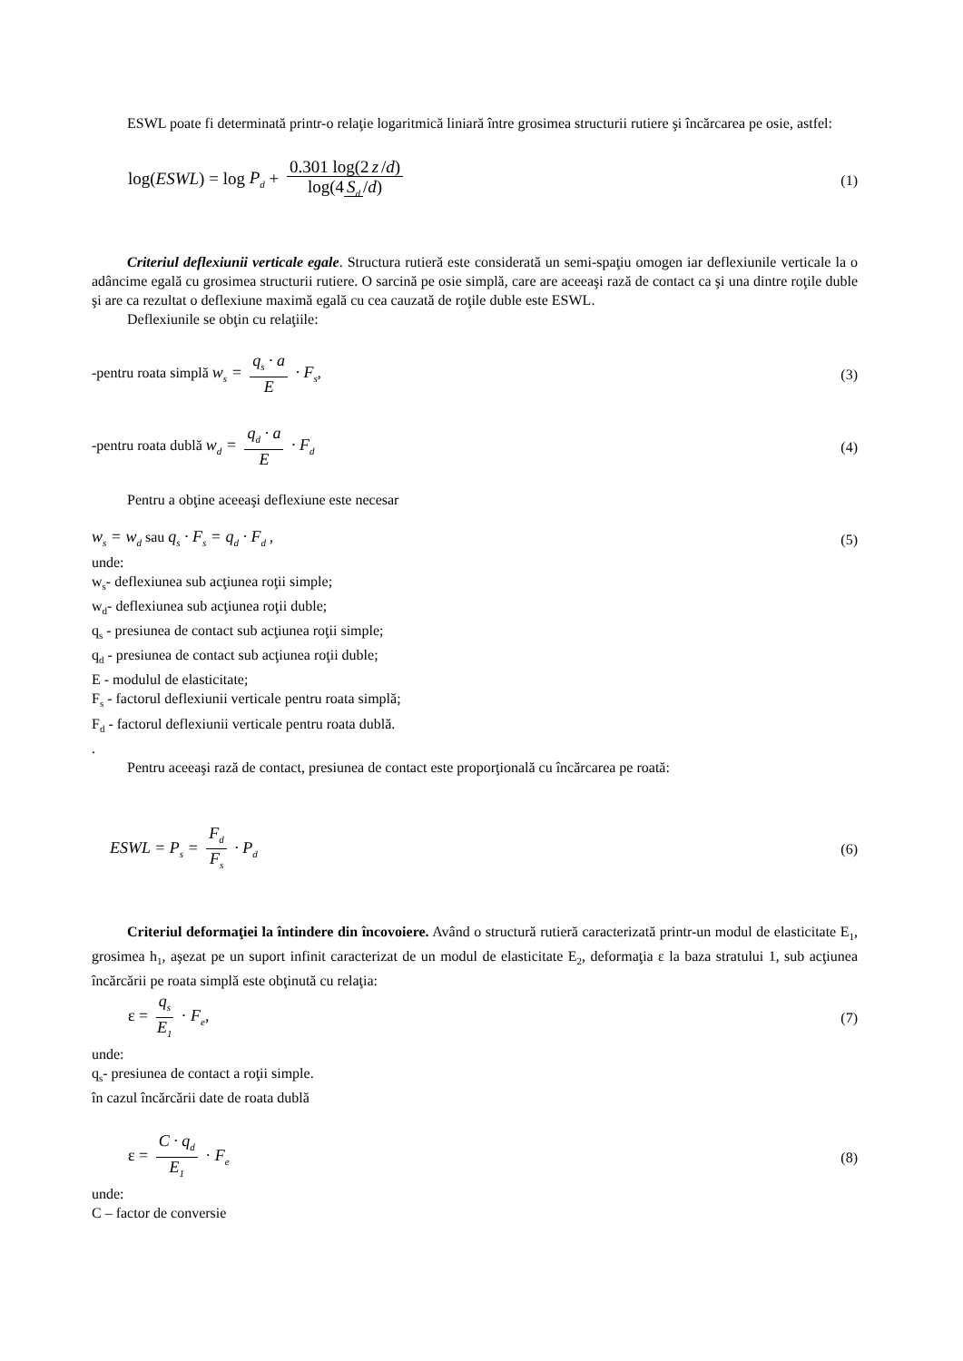ESWL poate fi determinată printr-o relaţie logaritmică liniară între grosimea structurii rutiere şi încărcarea pe osie, astfel:
log(ESWL) = log P<sub>d</sub> + 0.301 log(2 z /d) log(4 S<sub>d</sub> /d)
(1)
Criteriul deflexiunii verticale egale. Structura rutieră este considerată un semi-spaţiu omogen iar deflexiunile verticale la o adâncime egală cu grosimea structurii rutiere. O sarcină pe osie simplă, care are aceeaşi rază de contact ca şi una dintre roţile duble şi are ca rezultat o deflexiune maximă egală cu cea cauzată de roţile duble este ESWL.
Deflexiunile se obţin cu relaţiile:
-pentru roata simplă w<sub>s</sub> = q<sub>s</sub> · a E · F<sub>s</sub>,
(3)
-pentru roata dublă w<sub>d</sub> = q<sub>d</sub> · a E · F<sub>d</sub>
(4)
Pentru a obţine aceeaşi deflexiune este necesar
w<sub>s</sub> = w<sub>d</sub> sau q<sub>s</sub> · F<sub>s</sub> = q<sub>d</sub> · F<sub>d</sub> ,
(5)
unde:
w<sub>s</sub>- deflexiunea sub acţiunea roţii simple;
w<sub>d</sub>- deflexiunea sub acţiunea roţii duble;
q<sub>s</sub> - presiunea de contact sub acţiunea roţii simple;
q<sub>d</sub> - presiunea de contact sub acţiunea roţii duble;
E - modulul de elasticitate;
F<sub>s</sub> - factorul deflexiunii verticale pentru roata simplă;
F<sub>d</sub> - factorul deflexiunii verticale pentru roata dublă.
.
Pentru aceeaşi rază de contact, presiunea de contact este proporţională cu încărcarea pe roată:
ESWL = P<sub>s</sub> = F<sub>d</sub> F<sub>s</sub> · P<sub>d</sub>
(6)
Criteriul deformaţiei la întindere din încovoiere. Având o structură rutieră caracterizată printr-un modul de elasticitate E<sub>1</sub>, grosimea h<sub>1</sub>, aşezat pe un suport infinit caracterizat de un modul de elasticitate E<sub>2</sub>, deformaţia ε la baza stratului 1, sub acţiunea încărcării pe roata simplă este obţinută cu relaţia:
ε = q<sub>s</sub> E<sub>1</sub> · F<sub>e</sub>, (7)
unde:
q<sub>s</sub>- presiunea de contact a roţii simple.
în cazul încărcării date de roata dublă
ε = C · q<sub>d</sub> E<sub>1</sub> · F<sub>e</sub>
(8)
unde:
C – factor de conversie